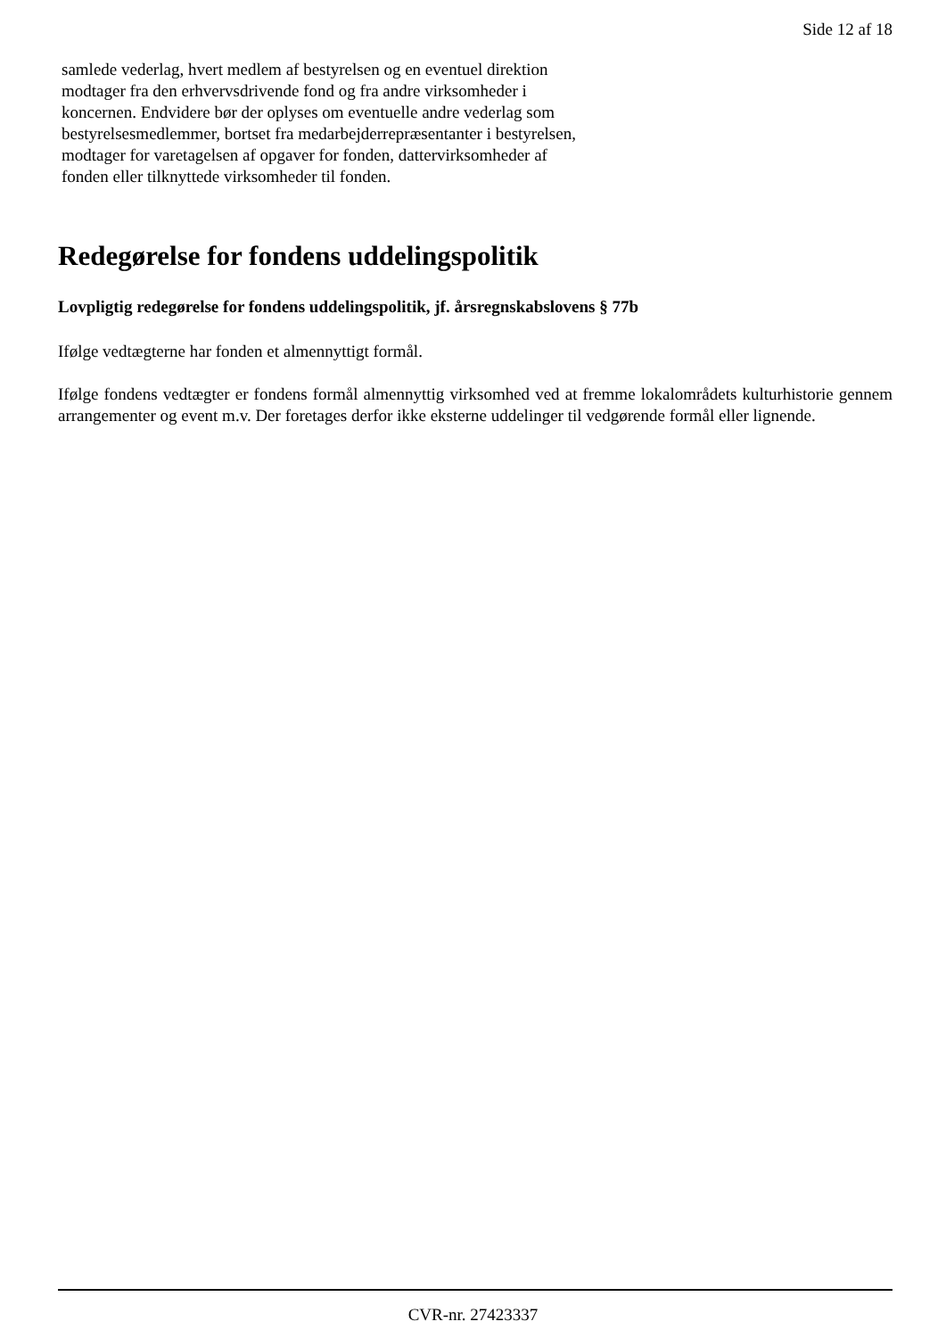Side 12 af 18
samlede vederlag, hvert medlem af bestyrelsen og en eventuel direktion modtager fra den erhvervsdrivende fond og fra andre virksomheder i koncernen. Endvidere bør der oplyses om eventuelle andre vederlag som bestyrelsesmedlemmer, bortset fra medarbejderrepræsentanter i bestyrelsen, modtager for varetagelsen af opgaver for fonden, dattervirksomheder af fonden eller tilknyttede virksomheder til fonden.
Redegørelse for fondens uddelingspolitik
Lovpligtig redegørelse for fondens uddelingspolitik, jf. årsregnskabslovens § 77b
Ifølge vedtægterne har fonden et almennyttigt formål.
Ifølge fondens vedtægter er fondens formål almennyttig virksomhed ved at fremme lokalområdets kulturhistorie gennem arrangementer og event m.v. Der foretages derfor ikke eksterne uddelinger til vedgørende formål eller lignende.
CVR-nr. 27423337